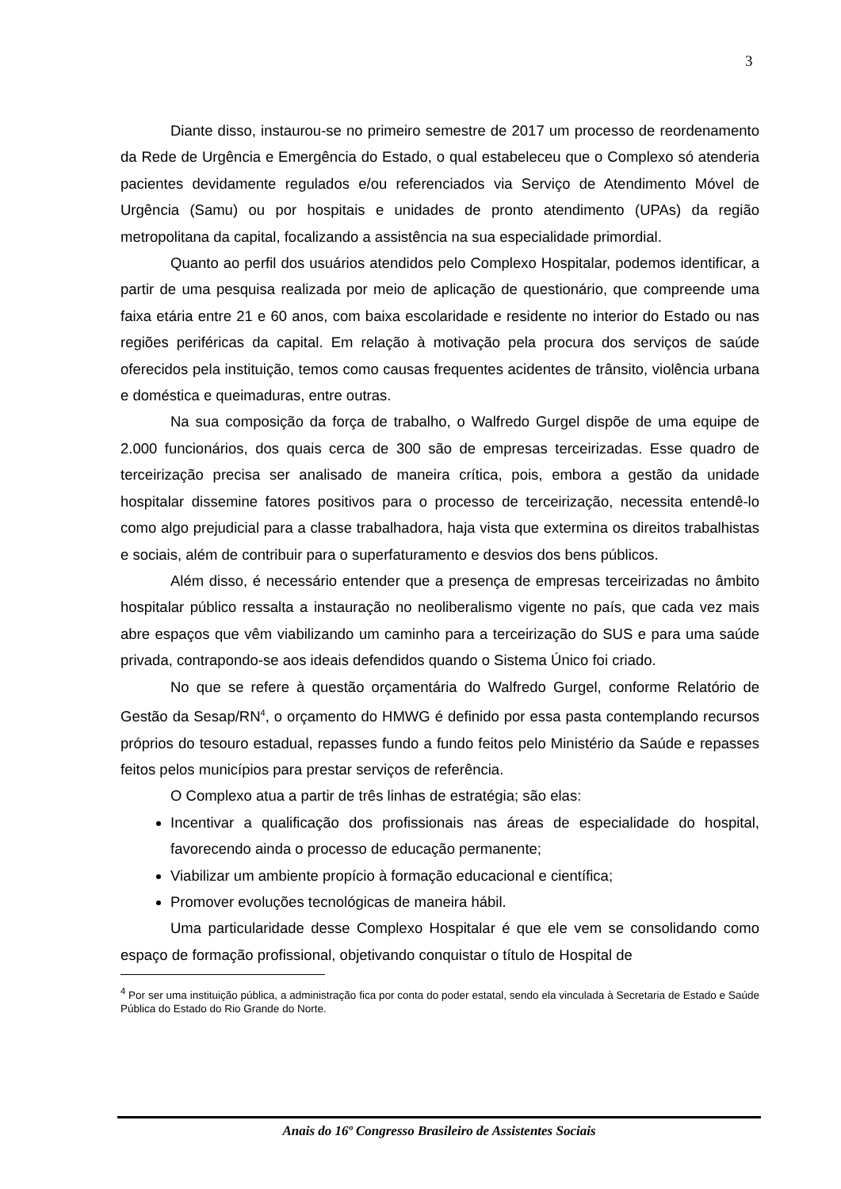3
Diante disso, instaurou-se no primeiro semestre de 2017 um processo de reordenamento da Rede de Urgência e Emergência do Estado, o qual estabeleceu que o Complexo só atenderia pacientes devidamente regulados e/ou referenciados via Serviço de Atendimento Móvel de Urgência (Samu) ou por hospitais e unidades de pronto atendimento (UPAs) da região metropolitana da capital, focalizando a assistência na sua especialidade primordial.
Quanto ao perfil dos usuários atendidos pelo Complexo Hospitalar, podemos identificar, a partir de uma pesquisa realizada por meio de aplicação de questionário, que compreende uma faixa etária entre 21 e 60 anos, com baixa escolaridade e residente no interior do Estado ou nas regiões periféricas da capital. Em relação à motivação pela procura dos serviços de saúde oferecidos pela instituição, temos como causas frequentes acidentes de trânsito, violência urbana e doméstica e queimaduras, entre outras.
Na sua composição da força de trabalho, o Walfredo Gurgel dispõe de uma equipe de 2.000 funcionários, dos quais cerca de 300 são de empresas terceirizadas. Esse quadro de terceirização precisa ser analisado de maneira crítica, pois, embora a gestão da unidade hospitalar dissemine fatores positivos para o processo de terceirização, necessita entendê-lo como algo prejudicial para a classe trabalhadora, haja vista que extermina os direitos trabalhistas e sociais, além de contribuir para o superfaturamento e desvios dos bens públicos.
Além disso, é necessário entender que a presença de empresas terceirizadas no âmbito hospitalar público ressalta a instauração no neoliberalismo vigente no país, que cada vez mais abre espaços que vêm viabilizando um caminho para a terceirização do SUS e para uma saúde privada, contrapondo-se aos ideais defendidos quando o Sistema Único foi criado.
No que se refere à questão orçamentária do Walfredo Gurgel, conforme Relatório de Gestão da Sesap/RN<sup>4</sup>, o orçamento do HMWG é definido por essa pasta contemplando recursos próprios do tesouro estadual, repasses fundo a fundo feitos pelo Ministério da Saúde e repasses feitos pelos municípios para prestar serviços de referência.
O Complexo atua a partir de três linhas de estratégia; são elas:
Incentivar a qualificação dos profissionais nas áreas de especialidade do hospital, favorecendo ainda o processo de educação permanente;
Viabilizar um ambiente propício à formação educacional e científica;
Promover evoluções tecnológicas de maneira hábil.
Uma particularidade desse Complexo Hospitalar é que ele vem se consolidando como espaço de formação profissional, objetivando conquistar o título de Hospital de
<sup>4</sup> Por ser uma instituição pública, a administração fica por conta do poder estatal, sendo ela vinculada à Secretaria de Estado e Saúde Pública do Estado do Rio Grande do Norte.
Anais do 16º Congresso Brasileiro de Assistentes Sociais